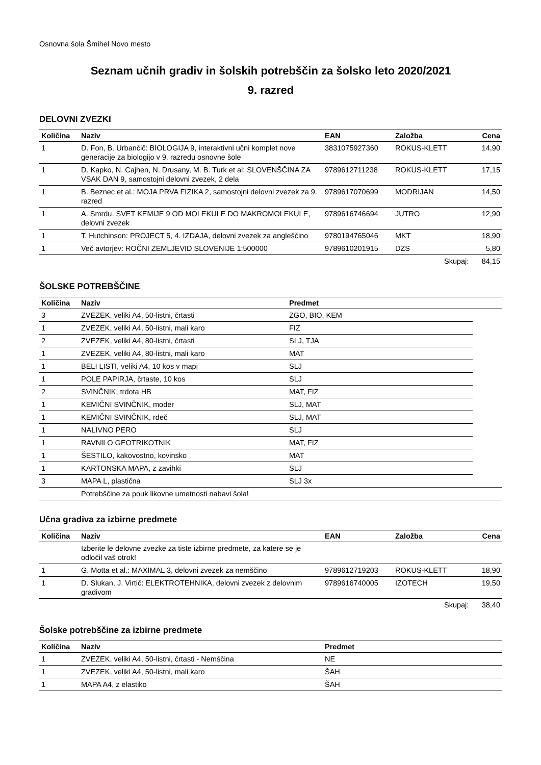Osnovna šola Šmihel Novo mesto
Seznam učnih gradiv in šolskih potrebščin za šolsko leto 2020/2021
9. razred
DELOVNI ZVEZKI
| Količina | Naziv | EAN | Založba | Cena |
| --- | --- | --- | --- | --- |
| 1 | D. Fon, B. Urbančič: BIOLOGIJA 9, interaktivni učni komplet nove generacije za biologijo v 9. razredu osnovne šole | 3831075927360 | ROKUS-KLETT | 14,90 |
| 1 | D. Kapko, N. Cajhen, N. Drusany, M. B. Turk et al: SLOVENŠČINA ZA VSAK DAN 9, samostojni delovni zvezek, 2 dela | 9789612711238 | ROKUS-KLETT | 17,15 |
| 1 | B. Beznec et al.: MOJA PRVA FIZIKA 2, samostojni delovni zvezek za 9. razred | 9789617070699 | MODRIJAN | 14,50 |
| 1 | A. Smrdu. SVET KEMIJE 9 OD MOLEKULE DO MAKROMOLEKULE, delovni zvezek | 9789616746694 | JUTRO | 12,90 |
| 1 | T. Hutchinson: PROJECT 5, 4. IZDAJA, delovni zvezek za angleščino | 9780194765046 | MKT | 18,90 |
| 1 | Več avtorjev: ROČNI ZEMLJEVID SLOVENIJE 1:500000 | 9789610201915 | DZS | 5,80 |
| | | | Skupaj: | 84,15 |
ŠOLSKE POTREBŠČINE
| Količina | Naziv | Predmet | |
| --- | --- | --- | --- |
| 3 | ZVEZEK, veliki A4, 50-listni, črtasti | ZGO, BIO, KEM | |
| 1 | ZVEZEK, veliki A4, 50-listni, mali karo | FIZ | |
| 2 | ZVEZEK, veliki A4, 80-listni, črtasti | SLJ, TJA | |
| 1 | ZVEZEK, veliki A4, 80-listni, mali karo | MAT | |
| 1 | BELI LISTI, veliki A4, 10 kos v mapi | SLJ | |
| 1 | POLE PAPIRJA, črtaste, 10 kos | SLJ | |
| 2 | SVINČNIK, trdota HB | MAT, FIZ | |
| 1 | KEMIČNI SVINČNIK, moder | SLJ, MAT | |
| 1 | KEMIČNI SVINČNIK, rdeč | SLJ, MAT | |
| 1 | NALIVNO PERO | SLJ | |
| 1 | RAVNILO GEOTRIKOTNIK | MAT, FIZ | |
| 1 | ŠESTILO, kakovostno, kovinsko | MAT | |
| 1 | KARTONSKA MAPA, z zavihki | SLJ | |
| 3 | MAPA L, plastična | SLJ 3x | |
| | Potrebščine za pouk likovne umetnosti nabavi šola! | | |
Učna gradiva za izbirne predmete
| Količina | Naziv | EAN | Založba | Cena |
| --- | --- | --- | --- | --- |
| | Izberite le delovne zvezke za tiste izbirne predmete, za katere se je odločil vaš otrok! | | | |
| 1 | G. Motta et al.: MAXIMAL 3, delovni zvezek za nemščino | 9789612719203 | ROKUS-KLETT | 18,90 |
| 1 | D. Slukan, J. Virtič: ELEKTROTEHNIKA, delovni zvezek z delovnim gradivom | 9789616740005 | IZOTECH | 19,50 |
| | | | Skupaj: | 38,40 |
Šolske potrebščine za izbirne predmete
| Količina | Naziv | Predmet |
| --- | --- | --- |
| 1 | ZVEZEK, veliki A4, 50-listni, črtasti - Nemščina | NE |
| 1 | ZVEZEK, veliki A4, 50-listni, mali karo | ŠAH |
| 1 | MAPA A4, z elastiko | ŠAH |